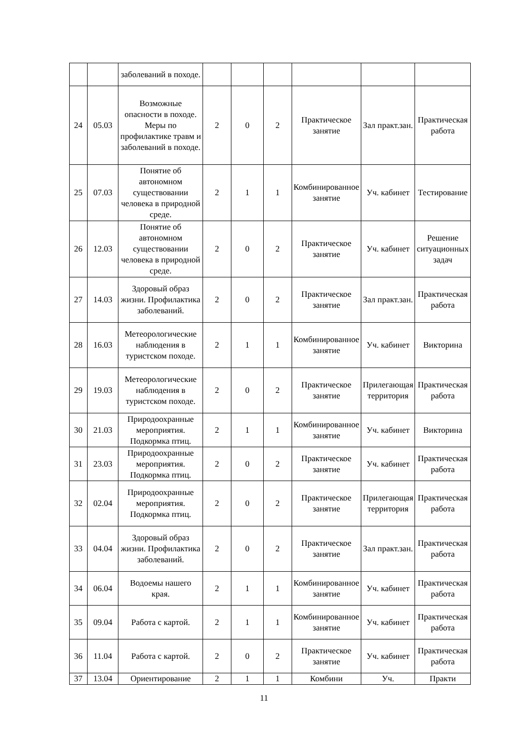| | | заболеваний в походе. | | | | | | |
| 24 | 05.03 | Возможные опасности в походе. Меры по профилактике травм и заболеваний в походе. | 2 | 0 | 2 | Практическое занятие | Зал практ.зан. | Практическая работа |
| 25 | 07.03 | Понятие об автономном существовании человека в природной среде. | 2 | 1 | 1 | Комбинированное занятие | Уч. кабинет | Тестирование |
| 26 | 12.03 | Понятие об автономном существовании человека в природной среде. | 2 | 0 | 2 | Практическое занятие | Уч. кабинет | Решение ситуационных задач |
| 27 | 14.03 | Здоровый образ жизни. Профилактика заболеваний. | 2 | 0 | 2 | Практическое занятие | Зал практ.зан. | Практическая работа |
| 28 | 16.03 | Метеорологические наблюдения в туристском походе. | 2 | 1 | 1 | Комбинированное занятие | Уч. кабинет | Викторина |
| 29 | 19.03 | Метеорологические наблюдения в туристском походе. | 2 | 0 | 2 | Практическое занятие | Прилегающая территория | Практическая работа |
| 30 | 21.03 | Природоохранные мероприятия. Подкормка птиц. | 2 | 1 | 1 | Комбинированное занятие | Уч. кабинет | Викторина |
| 31 | 23.03 | Природоохранные мероприятия. Подкормка птиц. | 2 | 0 | 2 | Практическое занятие | Уч. кабинет | Практическая работа |
| 32 | 02.04 | Природоохранные мероприятия. Подкормка птиц. | 2 | 0 | 2 | Практическое занятие | Прилегающая территория | Практическая работа |
| 33 | 04.04 | Здоровый образ жизни. Профилактика заболеваний. | 2 | 0 | 2 | Практическое занятие | Зал практ.зан. | Практическая работа |
| 34 | 06.04 | Водоемы нашего края. | 2 | 1 | 1 | Комбинированное занятие | Уч. кабинет | Практическая работа |
| 35 | 09.04 | Работа с картой. | 2 | 1 | 1 | Комбинированное занятие | Уч. кабинет | Практическая работа |
| 36 | 11.04 | Работа с картой. | 2 | 0 | 2 | Практическое занятие | Уч. кабинет | Практическая работа |
| 37 | 13.04 | Ориентирование | 2 | 1 | 1 | Комбини | Уч. | Практи |
11